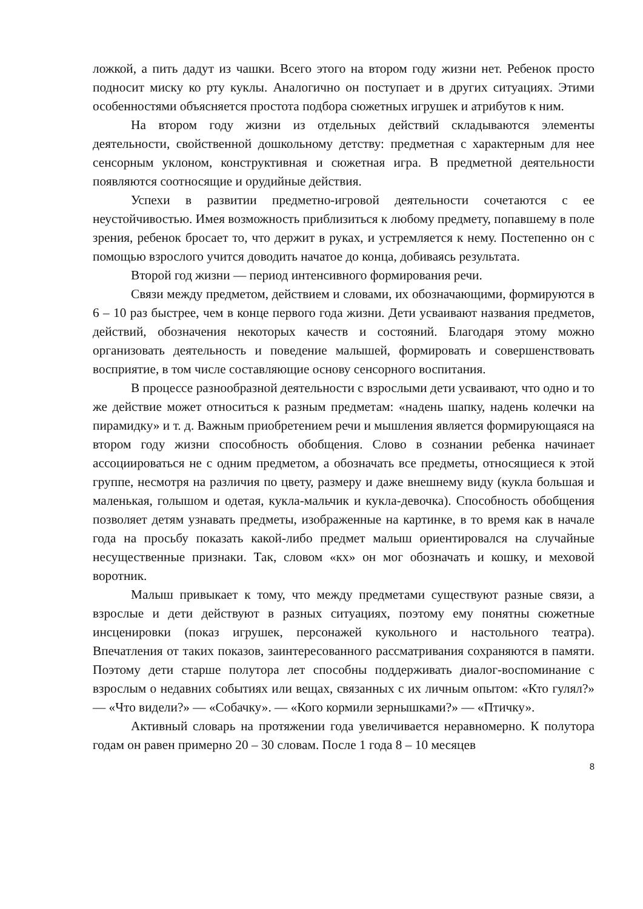ложкой, а пить дадут из чашки. Всего этого на втором году жизни нет. Ребенок просто подносит миску ко рту куклы. Аналогично он поступает и в других ситуациях. Этими особенностями объясняется простота подбора сюжетных игрушек и атрибутов к ним.
На втором году жизни из отдельных действий складываются элементы деятельности, свойственной дошкольному детству: предметная с характерным для нее сенсорным уклоном, конструктивная и сюжетная игра. В предметной деятельности появляются соотносящие и орудийные действия.
Успехи в развитии предметно-игровой деятельности сочетаются с ее неустойчивостью. Имея возможность приблизиться к любому предмету, попавшему в поле зрения, ребенок бросает то, что держит в руках, и устремляется к нему. Постепенно он с помощью взрослого учится доводить начатое до конца, добиваясь результата.
Второй год жизни — период интенсивного формирования речи.
Связи между предметом, действием и словами, их обозначающими, формируются в 6 – 10 раз быстрее, чем в конце первого года жизни. Дети усваивают названия предметов, действий, обозначения некоторых качеств и состояний. Благодаря этому можно организовать деятельность и поведение малышей, формировать и совершенствовать восприятие, в том числе составляющие основу сенсорного воспитания.
В процессе разнообразной деятельности с взрослыми дети усваивают, что одно и то же действие может относиться к разным предметам: «надень шапку, надень колечки на пирамидку» и т. д. Важным приобретением речи и мышления является формирующаяся на втором году жизни способность обобщения. Слово в сознании ребенка начинает ассоциироваться не с одним предметом, а обозначать все предметы, относящиеся к этой группе, несмотря на различия по цвету, размеру и даже внешнему виду (кукла большая и маленькая, голышом и одетая, кукла-мальчик и кукла-девочка). Способность обобщения позволяет детям узнавать предметы, изображенные на картинке, в то время как в начале года на просьбу показать какой-либо предмет малыш ориентировался на случайные несущественные признаки. Так, словом «кх» он мог обозначать и кошку, и меховой воротник.
Малыш привыкает к тому, что между предметами существуют разные связи, а взрослые и дети действуют в разных ситуациях, поэтому ему понятны сюжетные инсценировки (показ игрушек, персонажей кукольного и настольного театра). Впечатления от таких показов, заинтересованного рассматривания сохраняются в памяти. Поэтому дети старше полутора лет способны поддерживать диалог-воспоминание с взрослым о недавних событиях или вещах, связанных с их личным опытом: «Кто гулял?» — «Что видели?» — «Собачку». — «Кого кормили зернышками?» — «Птичку».
Активный словарь на протяжении года увеличивается неравномерно. К полутора годам он равен примерно 20 – 30 словам. После 1 года 8 – 10 месяцев
8